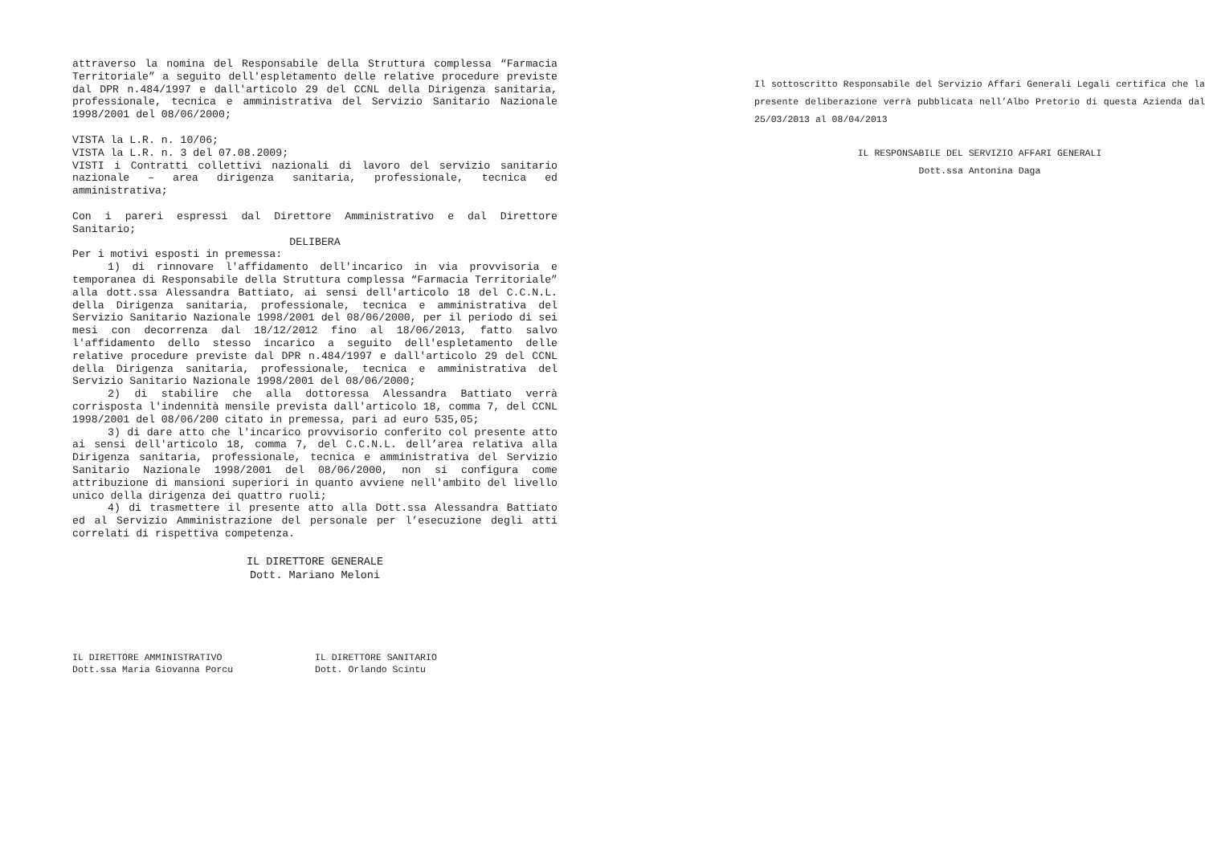attraverso la nomina del Responsabile della Struttura complessa “Farmacia Territoriale” a seguito dell'espletamento delle relative procedure previste dal DPR n.484/1997 e dall'articolo 29 del CCNL della Dirigenza sanitaria, professionale, tecnica e amministrativa del Servizio Sanitario Nazionale 1998/2001 del 08/06/2000;
VISTA la L.R. n. 10/06;
VISTA la L.R. n. 3 del 07.08.2009;
VISTI i Contratti collettivi nazionali di lavoro del servizio sanitario nazionale – area dirigenza sanitaria, professionale, tecnica ed amministrativa;
Con i pareri espressi dal Direttore Amministrativo e dal Direttore Sanitario;
DELIBERA
Per i motivi esposti in premessa:
1) di rinnovare l'affidamento dell'incarico in via provvisoria e temporanea di Responsabile della Struttura complessa “Farmacia Territoriale” alla dott.ssa Alessandra Battiato, ai sensi dell'articolo 18 del C.C.N.L. della Dirigenza sanitaria, professionale, tecnica e amministrativa del Servizio Sanitario Nazionale 1998/2001 del 08/06/2000, per il periodo di sei mesi con decorrenza dal 18/12/2012 fino al 18/06/2013, fatto salvo l'affidamento dello stesso incarico a seguito dell'espletamento delle relative procedure previste dal DPR n.484/1997 e dall'articolo 29 del CCNL della Dirigenza sanitaria, professionale, tecnica e amministrativa del Servizio Sanitario Nazionale 1998/2001 del 08/06/2000;
2) di stabilire che alla dottoressa Alessandra Battiato verrà corrisposta l'indennità mensile prevista dall'articolo 18, comma 7, del CCNL 1998/2001 del 08/06/200 citato in premessa, pari ad euro 535,05;
3) di dare atto che l'incarico provvisorio conferito col presente atto ai sensi dell'articolo 18, comma 7, del C.C.N.L. dell’area relativa alla Dirigenza sanitaria, professionale, tecnica e amministrativa del Servizio Sanitario Nazionale 1998/2001 del 08/06/2000, non si configura come attribuzione di mansioni superiori in quanto avviene nell'ambito del livello unico della dirigenza dei quattro ruoli;
4) di trasmettere il presente atto alla Dott.ssa Alessandra Battiato ed al Servizio Amministrazione del personale per l’esecuzione degli atti correlati di rispettiva competenza.
IL DIRETTORE GENERALE
Dott. Mariano Meloni
IL DIRETTORE AMMINISTRATIVO
Dott.ssa Maria Giovanna Porcu
IL DIRETTORE SANITARIO
Dott. Orlando Scintu
Il sottoscritto Responsabile del Servizio Affari Generali Legali certifica che la presente deliberazione verrà pubblicata nell’Albo Pretorio di questa Azienda dal 25/03/2013 al 08/04/2013
IL RESPONSABILE DEL SERVIZIO AFFARI GENERALI
Dott.ssa Antonina Daga